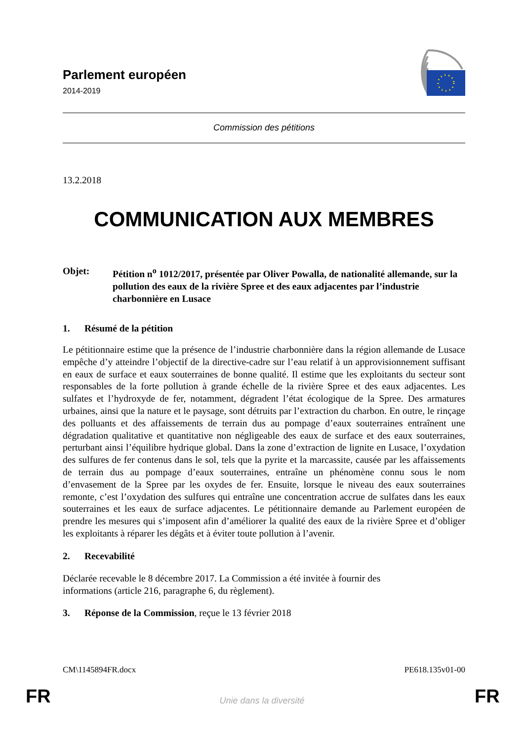Parlement européen
2014-2019
Commission des pétitions
13.2.2018
COMMUNICATION AUX MEMBRES
Objet: Pétition n<sup>o</sup> 1012/2017, présentée par Oliver Powalla, de nationalité allemande, sur la pollution des eaux de la rivière Spree et des eaux adjacentes par l’industrie charbonnière en Lusace
1. Résumé de la pétition
Le pétitionnaire estime que la présence de l’industrie charbonnière dans la région allemande de Lusace empêche d’y atteindre l’objectif de la directive-cadre sur l’eau relatif à un approvisionnement suffisant en eaux de surface et eaux souterraines de bonne qualité. Il estime que les exploitants du secteur sont responsables de la forte pollution à grande échelle de la rivière Spree et des eaux adjacentes. Les sulfates et l’hydroxyde de fer, notamment, dégradent l’état écologique de la Spree. Des armatures urbaines, ainsi que la nature et le paysage, sont détruits par l’extraction du charbon. En outre, le rinçage des polluants et des affaissements de terrain dus au pompage d’eaux souterraines entraînent une dégradation qualitative et quantitative non négligeable des eaux de surface et des eaux souterraines, perturbant ainsi l’équilibre hydrique global. Dans la zone d’extraction de lignite en Lusace, l’oxydation des sulfures de fer contenus dans le sol, tels que la pyrite et la marcassite, causée par les affaissements de terrain dus au pompage d’eaux souterraines, entraîne un phénomène connu sous le nom d’envasement de la Spree par les oxydes de fer. Ensuite, lorsque le niveau des eaux souterraines remonte, c’est l’oxydation des sulfures qui entraîne une concentration accrue de sulfates dans les eaux souterraines et les eaux de surface adjacentes. Le pétitionnaire demande au Parlement européen de prendre les mesures qui s’imposent afin d’améliorer la qualité des eaux de la rivière Spree et d’obliger les exploitants à réparer les dégâts et à éviter toute pollution à l’avenir.
2. Recevabilité
Déclarée recevable le 8 décembre 2017. La Commission a été invitée à fournir des
informations (article 216, paragraphe 6, du règlement).
3. Réponse de la Commission, reçue le 13 février 2018
CM\1145894FR.docx PE618.135v01-00
FR
Unie dans la diversité FR